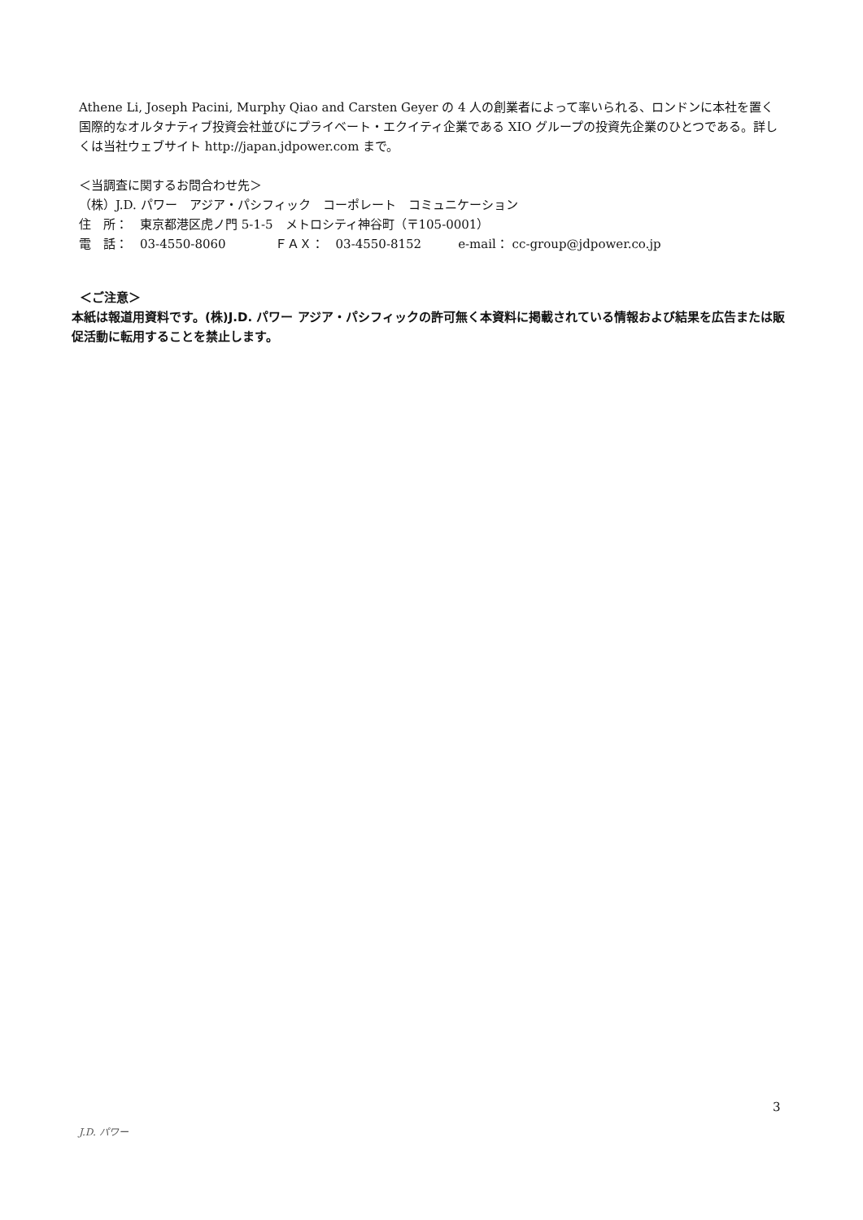Athene Li, Joseph Pacini, Murphy Qiao and Carsten Geyer の 4 人の創業者によって率いられる、ロンドンに本社を置く国際的なオルタナティブ投資会社並びにプライベート・エクイティ企業である XIO グループの投資先企業のひとつである。詳しくは当社ウェブサイト http://japan.jdpower.com まで。
＜当調査に関するお問合わせ先＞
（株）J.D. パワー　アジア・パシフィック　コーポレート　コミュニケーション
住　所：　東京都港区虎ノ門 5-1-5　メトロシティ神谷町（〒105-0001）
電　話：　03-4550-8060　　　　ＦＡＸ：　03-4550-8152　　　e-mail： cc-group@jdpower.co.jp
＜ご注意＞
本紙は報道用資料です。(株)J.D. パワー アジア・パシフィックの許可無く本資料に掲載されている情報および結果を広告または販促活動に転用することを禁止します。
3
J.D. パワー